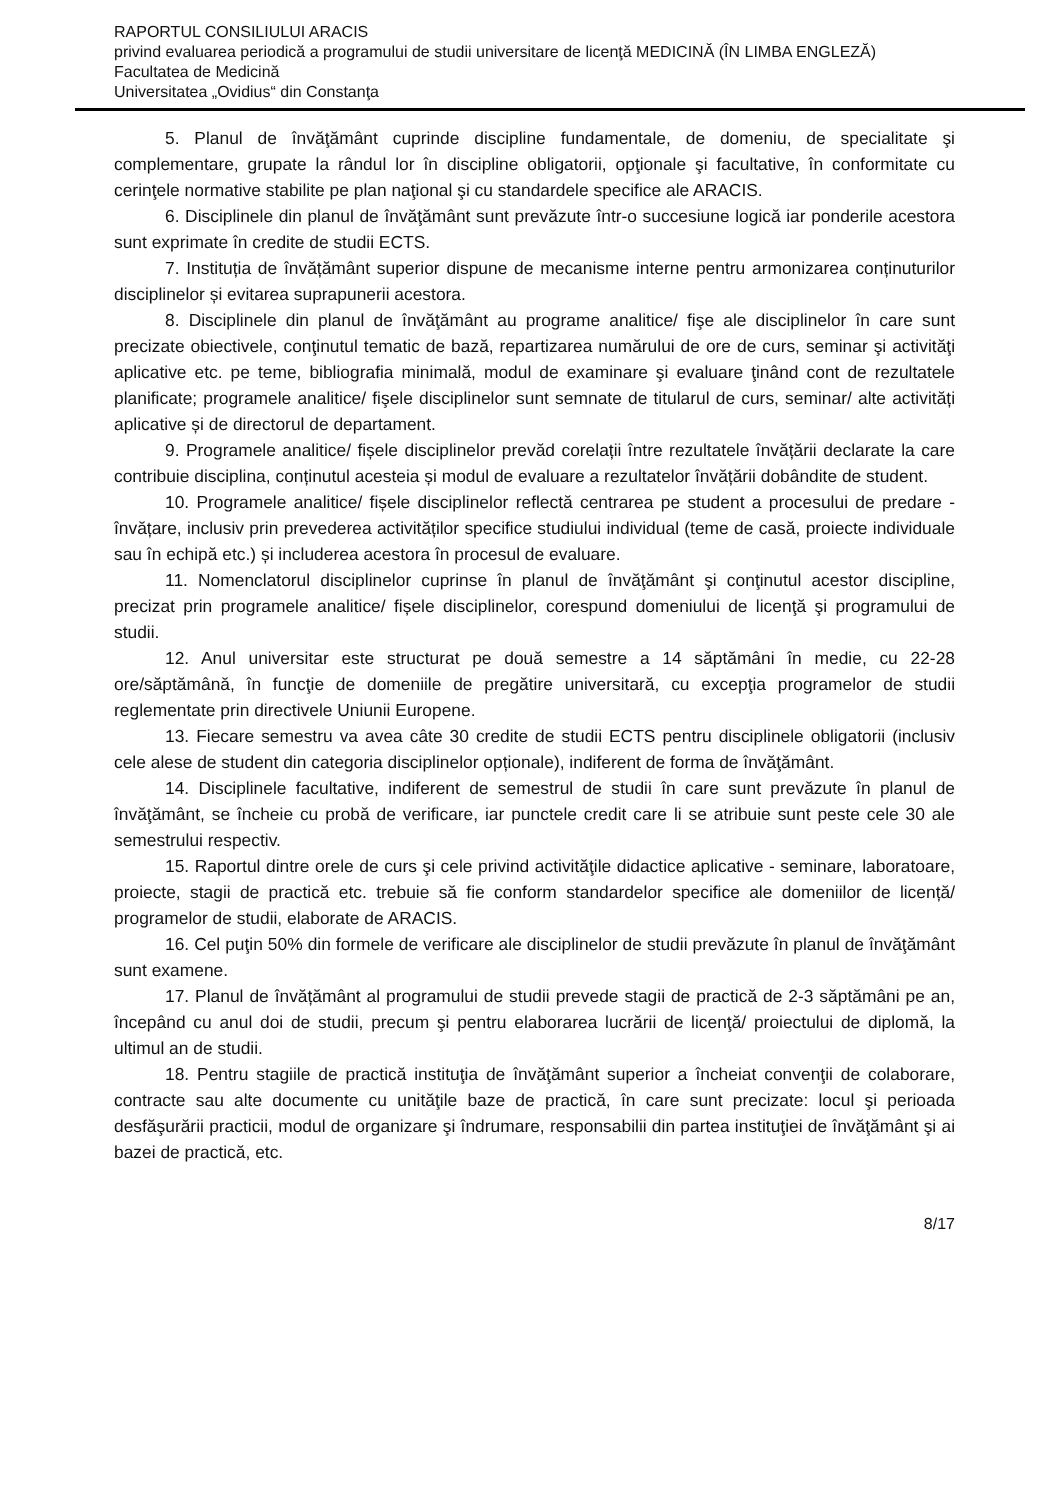RAPORTUL CONSILIULUI ARACIS
privind evaluarea periodică a programului de studii universitare de licenţă MEDICINĂ (ÎN LIMBA ENGLEZĂ)
Facultatea de Medicină
Universitatea „Ovidius“ din Constanţa
5. Planul de învăţământ cuprinde discipline fundamentale, de domeniu, de specialitate şi complementare, grupate la rândul lor în discipline obligatorii, opţionale şi facultative, în conformitate cu cerinţele normative stabilite pe plan naţional şi cu standardele specifice ale ARACIS.
6. Disciplinele din planul de învăţământ sunt prevăzute într-o succesiune logică iar ponderile acestora sunt exprimate în credite de studii ECTS.
7. Instituția de învățământ superior dispune de mecanisme interne pentru armonizarea conținuturilor disciplinelor și evitarea suprapunerii acestora.
8. Disciplinele din planul de învăţământ au programe analitice/ fişe ale disciplinelor în care sunt precizate obiectivele, conţinutul tematic de bază, repartizarea numărului de ore de curs, seminar şi activităţi aplicative etc. pe teme, bibliografia minimală, modul de examinare şi evaluare ţinând cont de rezultatele planificate; programele analitice/ fişele disciplinelor sunt semnate de titularul de curs, seminar/ alte activități aplicative și de directorul de departament.
9. Programele analitice/ fișele disciplinelor prevăd corelații între rezultatele învățării declarate la care contribuie disciplina, conținutul acesteia și modul de evaluare a rezultatelor învățării dobândite de student.
10. Programele analitice/ fișele disciplinelor reflectă centrarea pe student a procesului de predare - învățare, inclusiv prin prevederea activităților specifice studiului individual (teme de casă, proiecte individuale sau în echipă etc.) și includerea acestora în procesul de evaluare.
11. Nomenclatorul disciplinelor cuprinse în planul de învăţământ şi conţinutul acestor discipline, precizat prin programele analitice/ fișele disciplinelor, corespund domeniului de licenţă şi programului de studii.
12. Anul universitar este structurat pe două semestre a 14 săptămâni în medie, cu 22-28 ore/săptămână, în funcţie de domeniile de pregătire universitară, cu excepţia programelor de studii reglementate prin directivele Uniunii Europene.
13. Fiecare semestru va avea câte 30 credite de studii ECTS pentru disciplinele obligatorii (inclusiv cele alese de student din categoria disciplinelor opționale), indiferent de forma de învăţământ.
14. Disciplinele facultative, indiferent de semestrul de studii în care sunt prevăzute în planul de învăţământ, se încheie cu probă de verificare, iar punctele credit care li se atribuie sunt peste cele 30 ale semestrului respectiv.
15. Raportul dintre orele de curs şi cele privind activităţile didactice aplicative - seminare, laboratoare, proiecte, stagii de practică etc. trebuie să fie conform standardelor specifice ale domeniilor de licență/ programelor de studii, elaborate de ARACIS.
16. Cel puţin 50% din formele de verificare ale disciplinelor de studii prevăzute în planul de învăţământ sunt examene.
17. Planul de învățământ al programului de studii prevede stagii de practică de 2-3 săptămâni pe an, începând cu anul doi de studii, precum şi pentru elaborarea lucrării de licenţă/ proiectului de diplomă, la ultimul an de studii.
18. Pentru stagiile de practică instituţia de învăţământ superior a încheiat convenţii de colaborare, contracte sau alte documente cu unităţile baze de practică, în care sunt precizate: locul şi perioada desfăşurării practicii, modul de organizare şi îndrumare, responsabilii din partea instituţiei de învăţământ şi ai bazei de practică, etc.
8/17